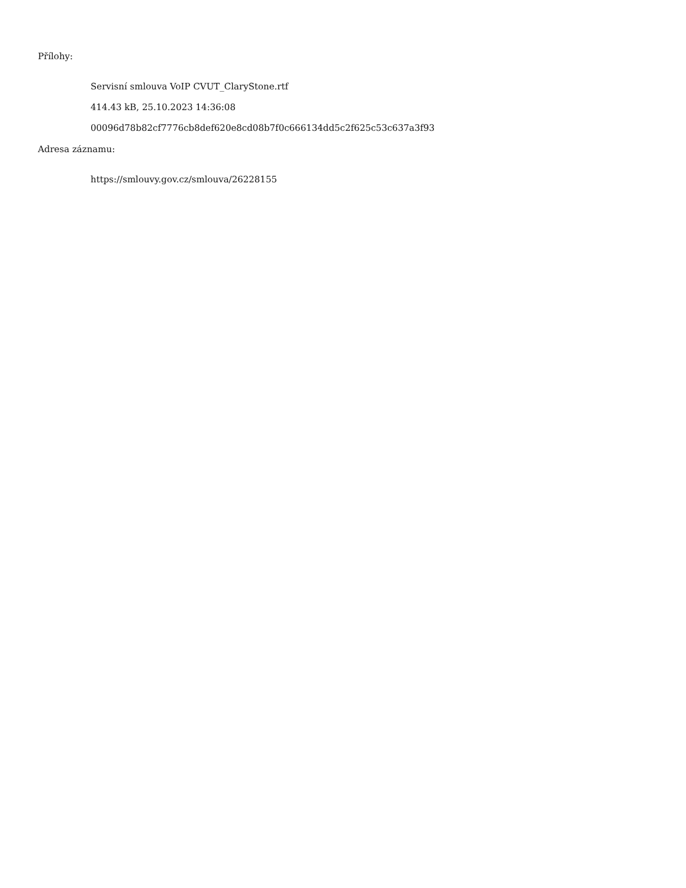Přílohy:
Servisní smlouva VoIP CVUT_ClaryStone.rtf
414.43 kB, 25.10.2023 14:36:08
00096d78b82cf7776cb8def620e8cd08b7f0c666134dd5c2f625c53c637a3f93
Adresa záznamu:
https://smlouvy.gov.cz/smlouva/26228155